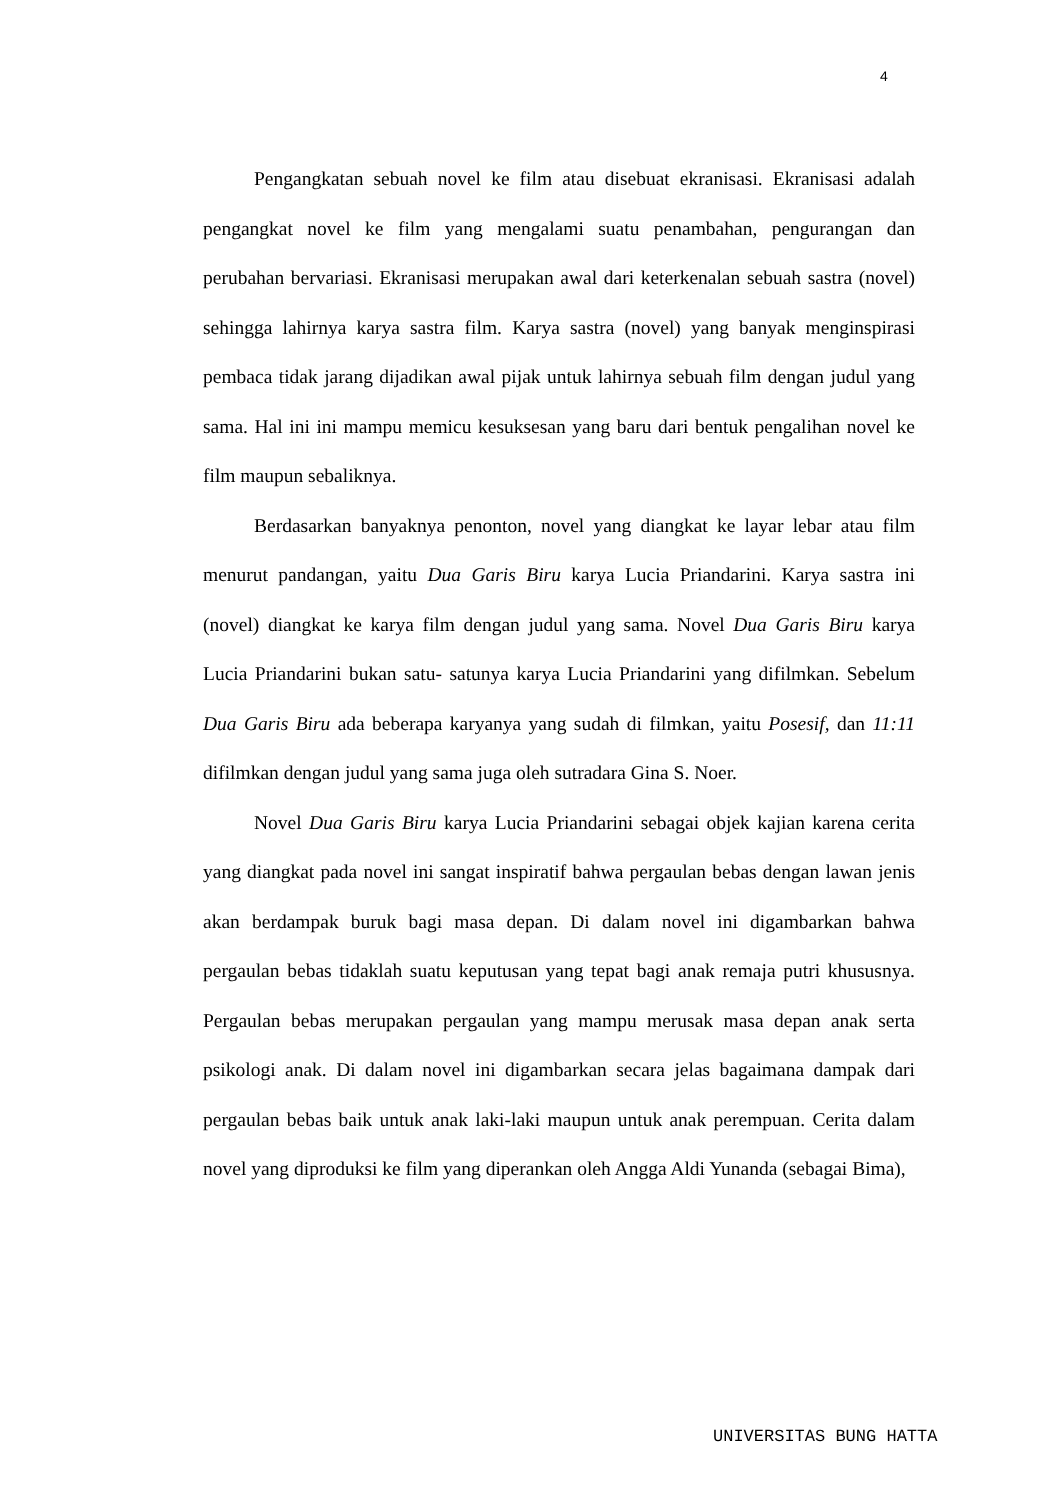4
Pengangkatan sebuah novel ke film atau disebuat ekranisasi. Ekranisasi adalah pengangkat novel ke film yang mengalami suatu penambahan, pengurangan dan perubahan bervariasi. Ekranisasi merupakan awal dari keterkenalan sebuah sastra (novel) sehingga lahirnya karya sastra film. Karya sastra (novel) yang banyak menginspirasi pembaca tidak jarang dijadikan awal pijak untuk lahirnya sebuah film dengan judul yang sama. Hal ini ini mampu memicu kesuksesan yang baru dari bentuk pengalihan novel ke film maupun sebaliknya.
Berdasarkan banyaknya penonton, novel yang diangkat ke layar lebar atau film menurut pandangan, yaitu Dua Garis Biru karya Lucia Priandarini. Karya sastra ini (novel) diangkat ke karya film dengan judul yang sama. Novel Dua Garis Biru karya Lucia Priandarini bukan satu- satunya karya Lucia Priandarini yang difilmkan. Sebelum Dua Garis Biru ada beberapa karyanya yang sudah di filmkan, yaitu Posesif, dan 11:11 difilmkan dengan judul yang sama juga oleh sutradara Gina S. Noer.
Novel Dua Garis Biru karya Lucia Priandarini sebagai objek kajian karena cerita yang diangkat pada novel ini sangat inspiratif bahwa pergaulan bebas dengan lawan jenis akan berdampak buruk bagi masa depan. Di dalam novel ini digambarkan bahwa pergaulan bebas tidaklah suatu keputusan yang tepat bagi anak remaja putri khususnya. Pergaulan bebas merupakan pergaulan yang mampu merusak masa depan anak serta psikologi anak. Di dalam novel ini digambarkan secara jelas bagaimana dampak dari pergaulan bebas baik untuk anak laki-laki maupun untuk anak perempuan. Cerita dalam novel yang diproduksi ke film yang diperankan oleh Angga Aldi Yunanda (sebagai Bima),
UNIVERSITAS BUNG HATTA